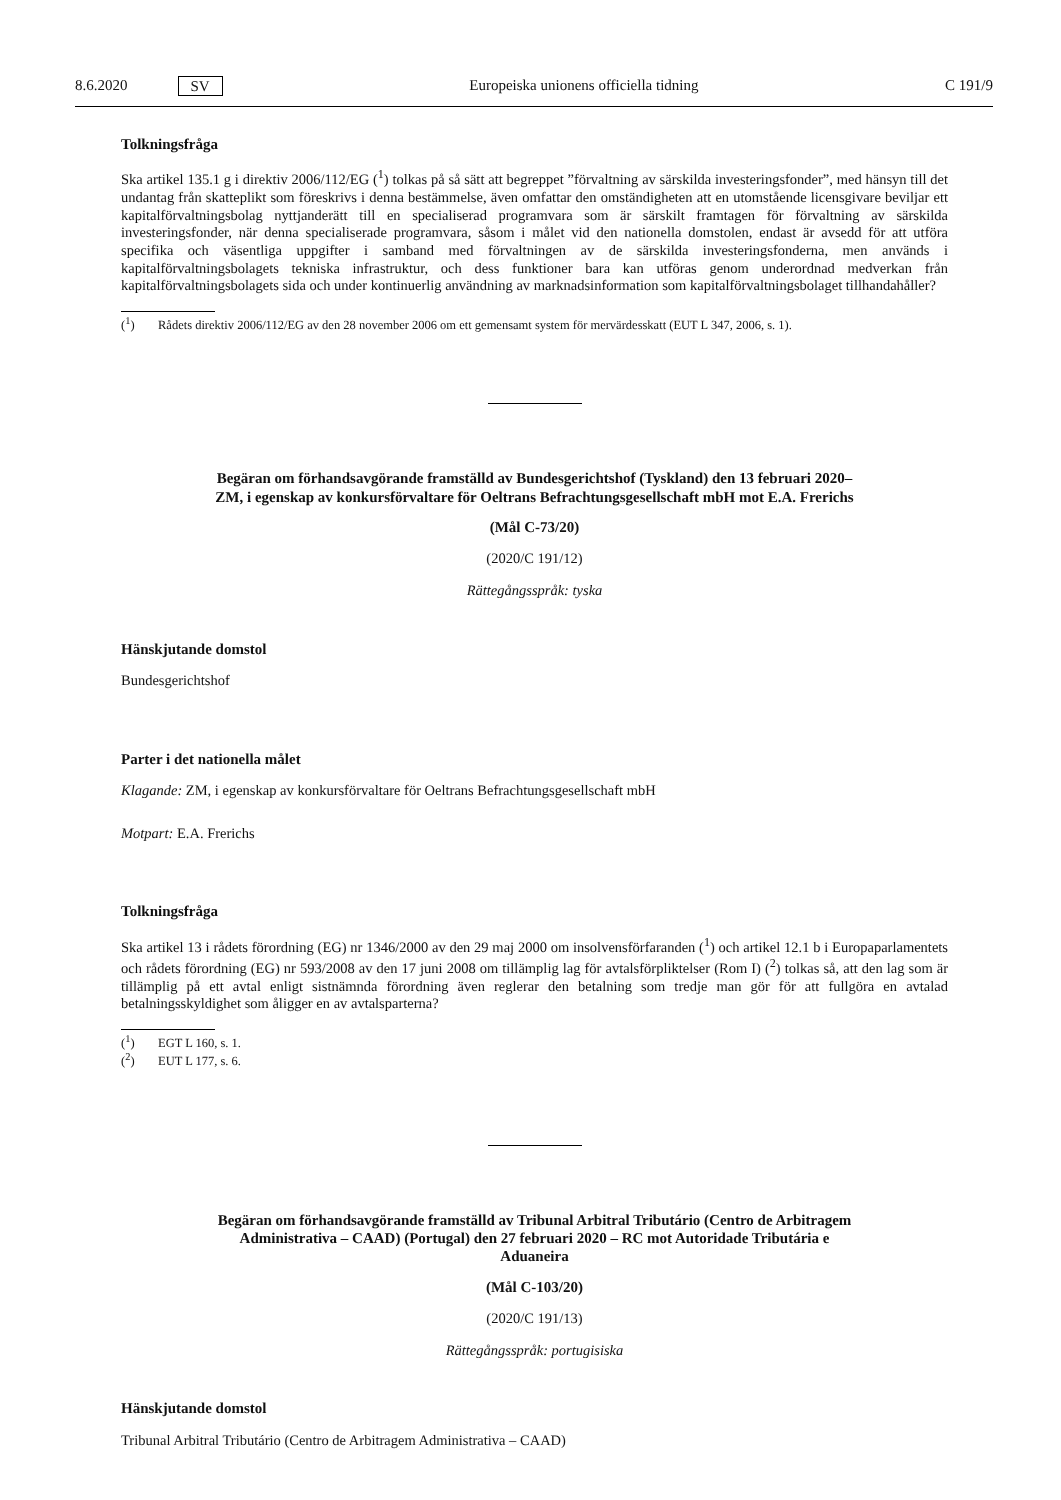8.6.2020 SV Europeiska unionens officiella tidning C 191/9
Tolkningsfråga
Ska artikel 135.1 g i direktiv 2006/112/EG (<sup>1</sup>) tolkas på så sätt att begreppet ”förvaltning av särskilda investeringsfonder”, med hänsyn till det undantag från skatteplikt som föreskrivs i denna bestämmelse, även omfattar den omständigheten att en utomstående licensgivare beviljar ett kapitalförvaltningsbolag nyttjanderätt till en specialiserad programvara som är särskilt framtagen för förvaltning av särskilda investeringsfonder, när denna specialiserade programvara, såsom i målet vid den nationella domstolen, endast är avsedd för att utföra specifika och väsentliga uppgifter i samband med förvaltningen av de särskilda investeringsfonderna, men används i kapitalförvaltningsbolagets tekniska infrastruktur, och dess funktioner bara kan utföras genom underordnad medverkan från kapitalförvaltningsbolagets sida och under kontinuerlig användning av marknadsinformation som kapitalförvaltningsbolaget tillhandahåller?
(<sup>1</sup>) Rådets direktiv 2006/112/EG av den 28 november 2006 om ett gemensamt system för mervärdesskatt (EUT L 347, 2006, s. 1).
Begäran om förhandsavgörande framställd av Bundesgerichtshof (Tyskland) den 13 februari 2020–
ZM, i egenskap av konkursförvaltare för Oeltrans Befrachtungsgesellschaft mbH mot E.A. Frerichs
(Mål C-73/20)
(2020/C 191/12)
Rättegångsspråk: tyska
Hänskjutande domstol
Bundesgerichtshof
Parter i det nationella målet
Klagande: ZM, i egenskap av konkursförvaltare för Oeltrans Befrachtungsgesellschaft mbH
Motpart: E.A. Frerichs
Tolkningsfråga
Ska artikel 13 i rådets förordning (EG) nr 1346/2000 av den 29 maj 2000 om insolvensförfaranden (<sup>1</sup>) och artikel 12.1 b i Europaparlamentets och rådets förordning (EG) nr 593/2008 av den 17 juni 2008 om tillämplig lag för avtalsförpliktelser (Rom I) (<sup>2</sup>) tolkas så, att den lag som är tillämplig på ett avtal enligt sistnämnda förordning även reglerar den betalning som tredje man gör för att fullgöra en avtalad betalningsskyldighet som åligger en av avtalsparterna?
(<sup>1</sup>) EGT L 160, s. 1.
(<sup>2</sup>) EUT L 177, s. 6.
Begäran om förhandsavgörande framställd av Tribunal Arbitral Tributário (Centro de Arbitragem
Administrativa – CAAD) (Portugal) den 27 februari 2020 – RC mot Autoridade Tributária e
Aduaneira
(Mål C-103/20)
(2020/C 191/13)
Rättegångsspråk: portugisiska
Hänskjutande domstol
Tribunal Arbitral Tributário (Centro de Arbitragem Administrativa – CAAD)